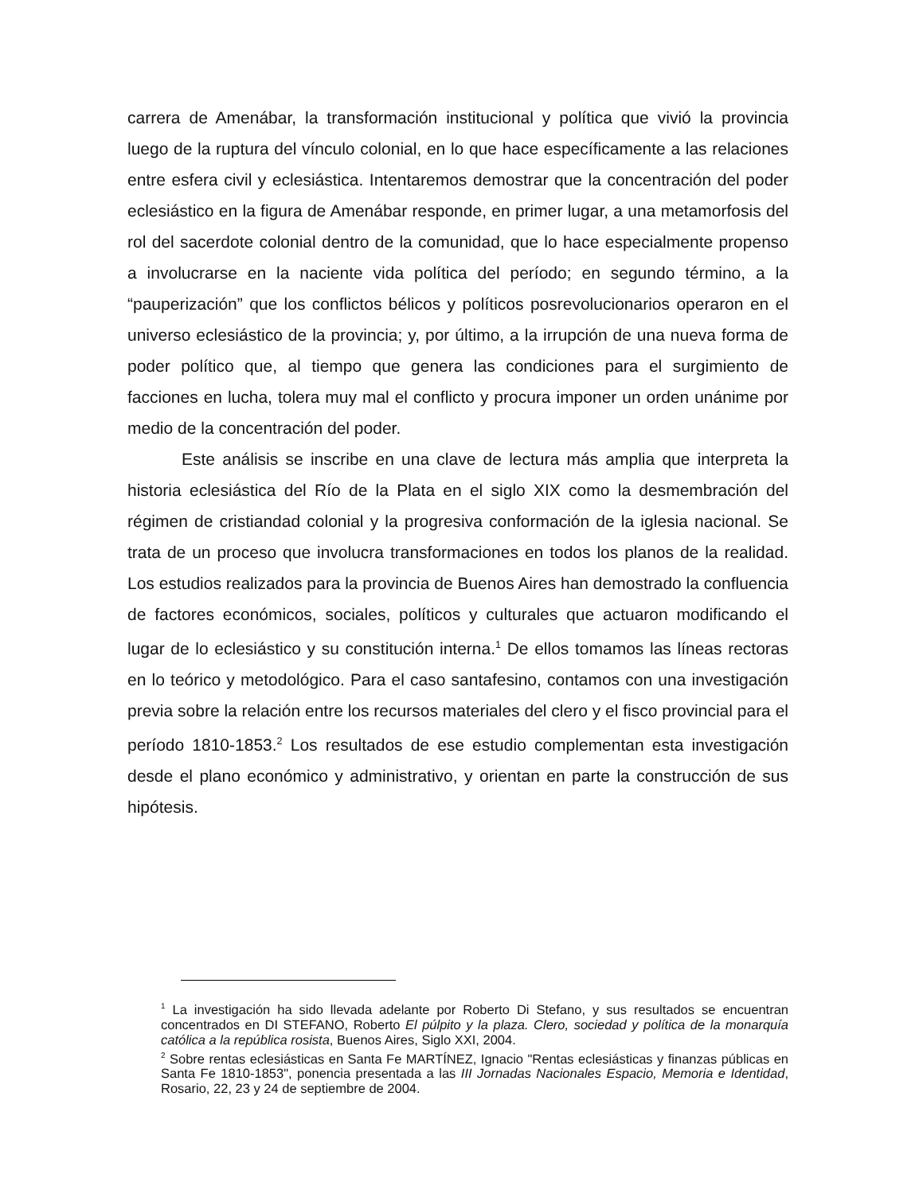carrera de Amenábar, la transformación institucional y política que vivió la provincia luego de la ruptura del vínculo colonial, en lo que hace específicamente a las relaciones entre esfera civil y eclesiástica. Intentaremos demostrar que la concentración del poder eclesiástico en la figura de Amenábar responde, en primer lugar, a una metamorfosis del rol del sacerdote colonial dentro de la comunidad, que lo hace especialmente propenso a involucrarse en la naciente vida política del período; en segundo término, a la “pauperización” que los conflictos bélicos y políticos posrevolucionarios operaron en el universo eclesiástico de la provincia; y, por último, a la irrupción de una nueva forma de poder político que, al tiempo que genera las condiciones para el surgimiento de facciones en lucha, tolera muy mal el conflicto y procura imponer un orden unánime por medio de la concentración del poder.
Este análisis se inscribe en una clave de lectura más amplia que interpreta la historia eclesiástica del Río de la Plata en el siglo XIX como la desmembración del régimen de cristiandad colonial y la progresiva conformación de la iglesia nacional. Se trata de un proceso que involucra transformaciones en todos los planos de la realidad. Los estudios realizados para la provincia de Buenos Aires han demostrado la confluencia de factores económicos, sociales, políticos y culturales que actuaron modificando el lugar de lo eclesiástico y su constitución interna.<sup>1</sup> De ellos tomamos las líneas rectoras en lo teórico y metodológico. Para el caso santafesino, contamos con una investigación previa sobre la relación entre los recursos materiales del clero y el fisco provincial para el período 1810-1853.<sup>2</sup> Los resultados de ese estudio complementan esta investigación desde el plano económico y administrativo, y orientan en parte la construcción de sus hipótesis.
<sup>1</sup> La investigación ha sido llevada adelante por Roberto Di Stefano, y sus resultados se encuentran concentrados en DI STEFANO, Roberto El púlpito y la plaza. Clero, sociedad y política de la monarquía católica a la república rosista, Buenos Aires, Siglo XXI, 2004.
<sup>2</sup> Sobre rentas eclesiásticas en Santa Fe MARTÍNEZ, Ignacio "Rentas eclesiásticas y finanzas públicas en Santa Fe 1810-1853", ponencia presentada a las III Jornadas Nacionales Espacio, Memoria e Identidad, Rosario, 22, 23 y 24 de septiembre de 2004.